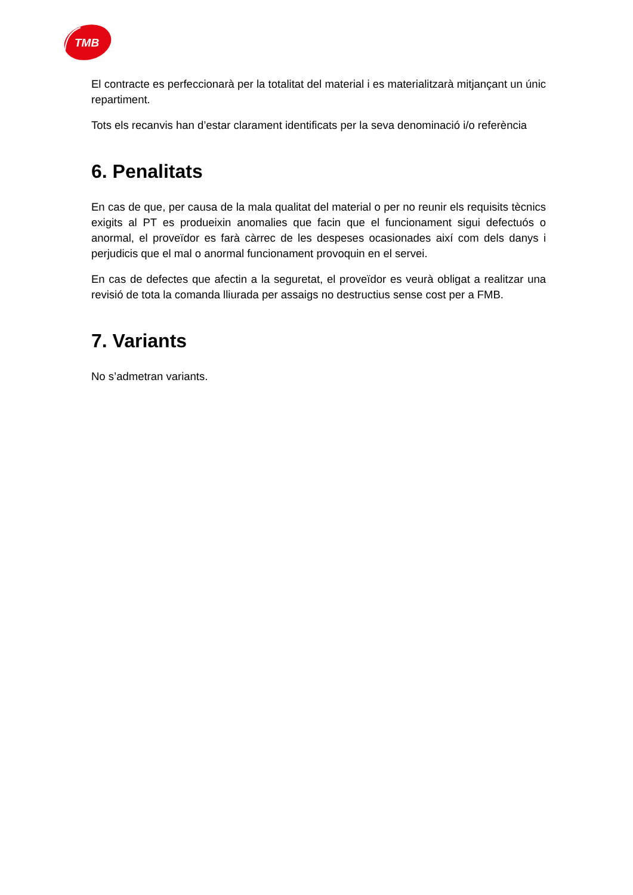TMB
El contracte es perfeccionarà per la totalitat del material i es materialitzarà mitjançant un únic repartiment.
Tots els recanvis han d’estar clarament identificats per la seva denominació i/o referència
6. Penalitats
En cas de que, per causa de la mala qualitat del material o per no reunir els requisits tècnics exigits al PT es produeixin anomalies que facin que el funcionament sigui defectuós o anormal, el proveïdor es farà càrrec de les despeses ocasionades així com dels danys i perjudicis que el mal o anormal funcionament provoquin en el servei.
En cas de defectes que afectin a la seguretat, el proveïdor es veurà obligat a realitzar una revisió de tota la comanda lliurada per assaigs no destructius sense cost per a FMB.
7. Variants
No s’admetran variants.